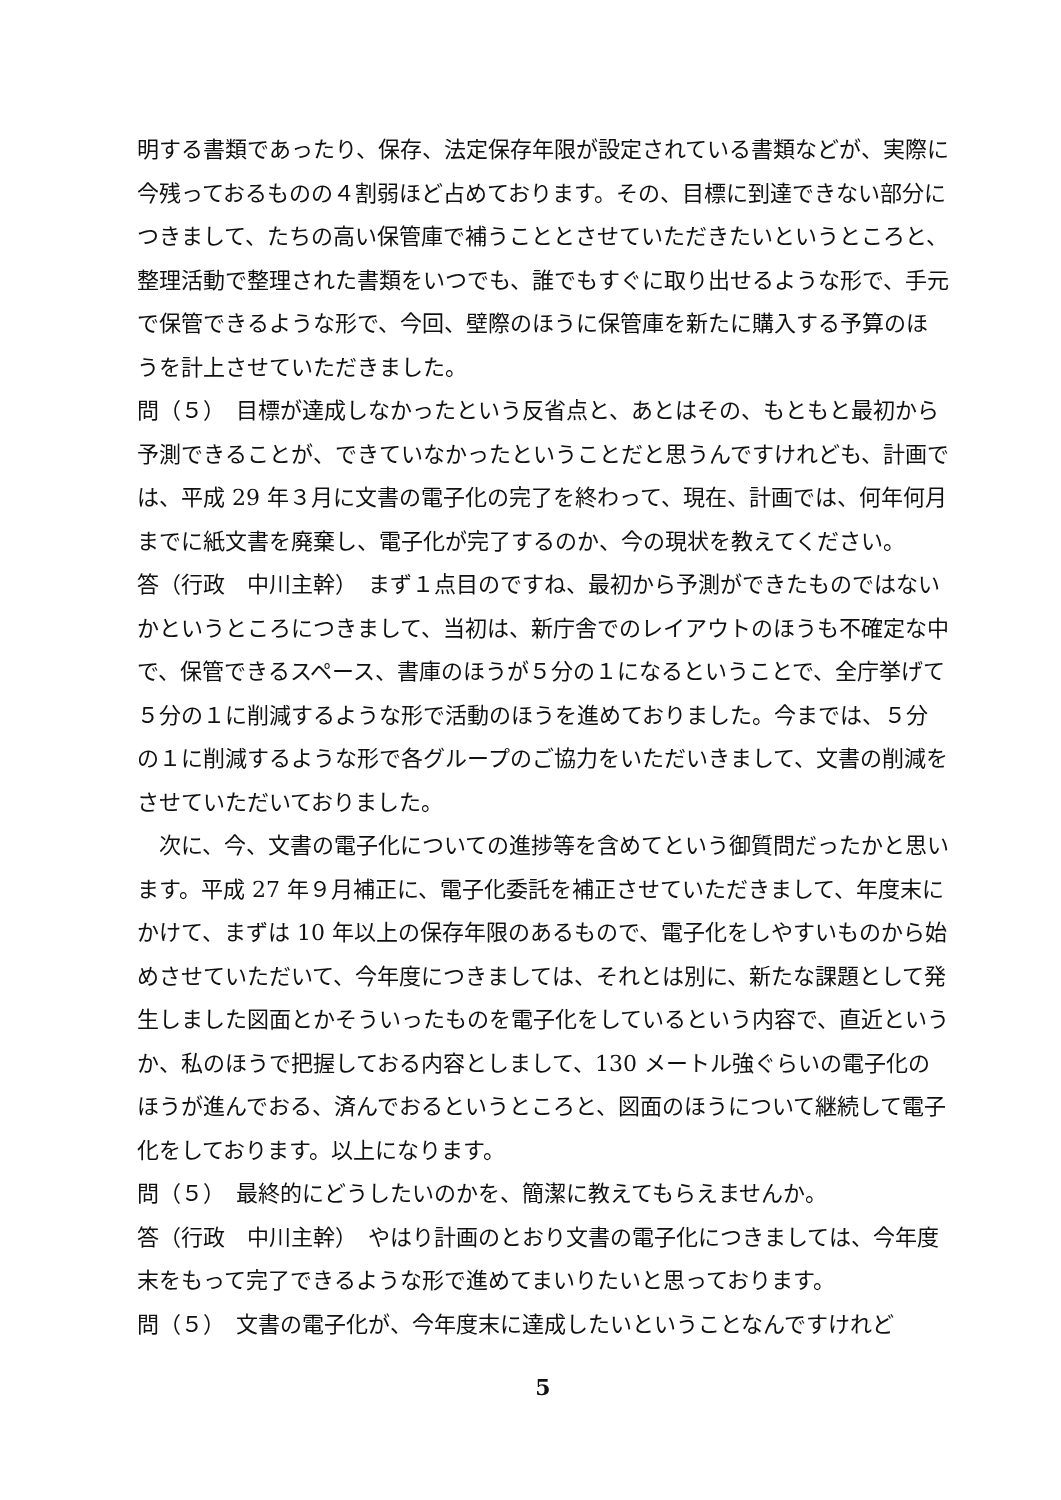明する書類であったり、保存、法定保存年限が設定されている書類などが、実際に今残っておるものの４割弱ほど占めております。その、目標に到達できない部分につきまして、たちの高い保管庫で補うこととさせていただきたいというところと、整理活動で整理された書類をいつでも、誰でもすぐに取り出せるような形で、手元で保管できるような形で、今回、壁際のほうに保管庫を新たに購入する予算のほうを計上させていただきました。
問（５）　目標が達成しなかったという反省点と、あとはその、もともと最初から予測できることが、できていなかったということだと思うんですけれども、計画では、平成 29 年３月に文書の電子化の完了を終わって、現在、計画では、何年何月までに紙文書を廃棄し、電子化が完了するのか、今の現状を教えてください。
答（行政　中川主幹）　まず１点目のですね、最初から予測ができたものではないかというところにつきまして、当初は、新庁舎でのレイアウトのほうも不確定な中で、保管できるスペース、書庫のほうが５分の１になるということで、全庁挙げて５分の１に削減するような形で活動のほうを進めておりました。今までは、５分の１に削減するような形で各グループのご協力をいただいきまして、文書の削減をさせていただいておりました。
　次に、今、文書の電子化についての進捗等を含めてという御質問だったかと思います。平成 27 年９月補正に、電子化委託を補正させていただきまして、年度末にかけて、まずは 10 年以上の保存年限のあるもので、電子化をしやすいものから始めさせていただいて、今年度につきましては、それとは別に、新たな課題として発生しました図面とかそういったものを電子化をしているという内容で、直近というか、私のほうで把握しておる内容としまして、130 メートル強ぐらいの電子化のほうが進んでおる、済んでおるというところと、図面のほうについて継続して電子化をしております。以上になります。
問（５）　最終的にどうしたいのかを、簡潔に教えてもらえませんか。
答（行政　中川主幹）　やはり計画のとおり文書の電子化につきましては、今年度末をもって完了できるような形で進めてまいりたいと思っております。
問（５）　文書の電子化が、今年度末に達成したいということなんですけれど
5